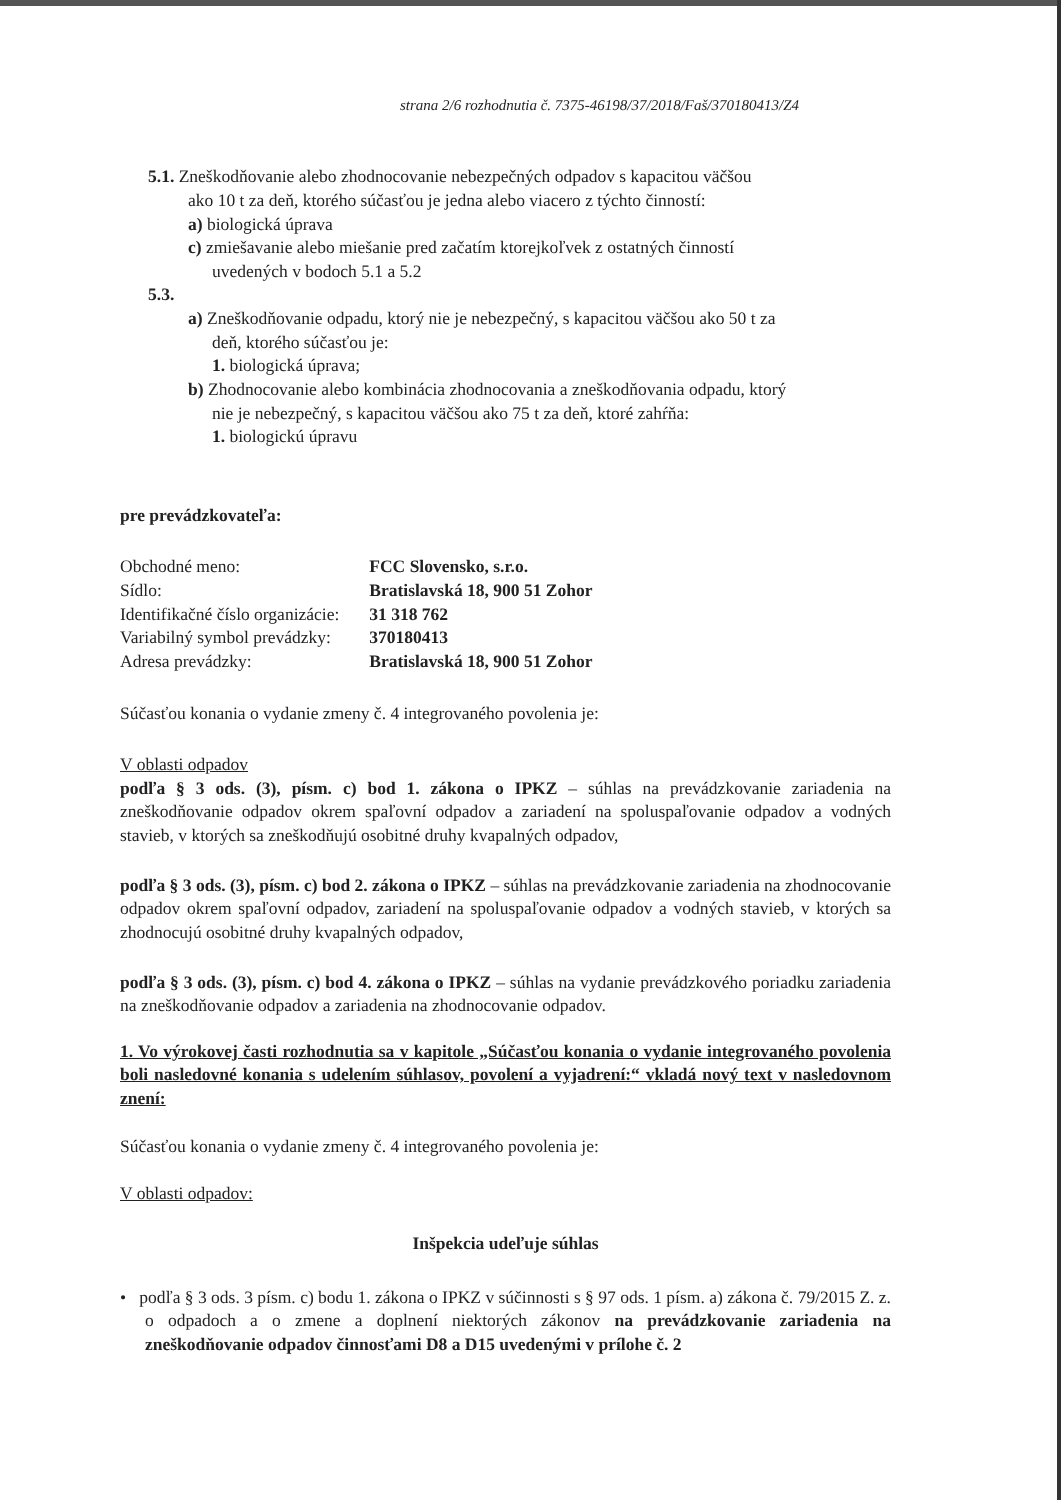strana 2/6 rozhodnutia č. 7375-46198/37/2018/Faš/370180413/Z4
5.1. Zneškodňovanie alebo zhodnocovanie nebezpečných odpadov s kapacitou väčšou
ako 10 t za deň, ktorého súčasťou je jedna alebo viacero z týchto činností:
a) biologická úprava
c) zmiešavanie alebo miešanie pred začatím ktorejkoľvek z ostatných činností
uvedených v bodoch 5.1 a 5.2
5.3.
a) Zneškodňovanie odpadu, ktorý nie je nebezpečný, s kapacitou väčšou ako 50 t za
deň, ktorého súčasťou je:
1. biologická úprava;
b) Zhodnocovanie alebo kombinácia zhodnocovania a zneškodňovania odpadu, ktorý
nie je nebezpečný, s kapacitou väčšou ako 75 t za deň, ktoré zahŕňa:
1. biologickú úpravu
pre prevádzkovateľa:
| Obchodné meno: | FCC Slovensko, s.r.o. |
| Sídlo: | Bratislavská 18, 900 51 Zohor |
| Identifikačné číslo organizácie: | 31 318 762 |
| Variabilný symbol prevádzky: | 370180413 |
| Adresa prevádzky: | Bratislavská 18, 900 51 Zohor |
Súčasťou konania o vydanie zmeny č. 4 integrovaného povolenia je:
V oblasti odpadov
podľa § 3 ods. (3), písm. c) bod 1. zákona o IPKZ – súhlas na prevádzkovanie zariadenia na zneškodňovanie odpadov okrem spaľovní odpadov a zariadení na spoluspaľovanie odpadov a vodných stavieb, v ktorých sa zneškodňujú osobitné druhy kvapalných odpadov,
podľa § 3 ods. (3), písm. c) bod 2. zákona o IPKZ – súhlas na prevádzkovanie zariadenia na zhodnocovanie odpadov okrem spaľovní odpadov, zariadení na spoluspaľovanie odpadov a vodných stavieb, v ktorých sa zhodnocujú osobitné druhy kvapalných odpadov,
podľa § 3 ods. (3), písm. c) bod 4. zákona o IPKZ – súhlas na vydanie prevádzkového poriadku zariadenia na zneškodňovanie odpadov a zariadenia na zhodnocovanie odpadov.
1. Vo výrokovej časti rozhodnutia sa v kapitole „Súčasťou konania o vydanie integrovaného povolenia boli nasledovné konania s udelením súhlasov, povolení a vyjadrení:“ vkladá nový text v nasledovnom znení:
Súčasťou konania o vydanie zmeny č. 4 integrovaného povolenia je:
V oblasti odpadov:
Inšpekcia udeľuje súhlas
• podľa § 3 ods. 3 písm. c) bodu 1. zákona o IPKZ v súčinnosti s § 97 ods. 1 písm. a) zákona č. 79/2015 Z. z. o odpadoch a o zmene a doplnení niektorých zákonov na prevádzkovanie zariadenia na zneškodňovanie odpadov činnosťami D8 a D15 uvedenými v prílohe č. 2